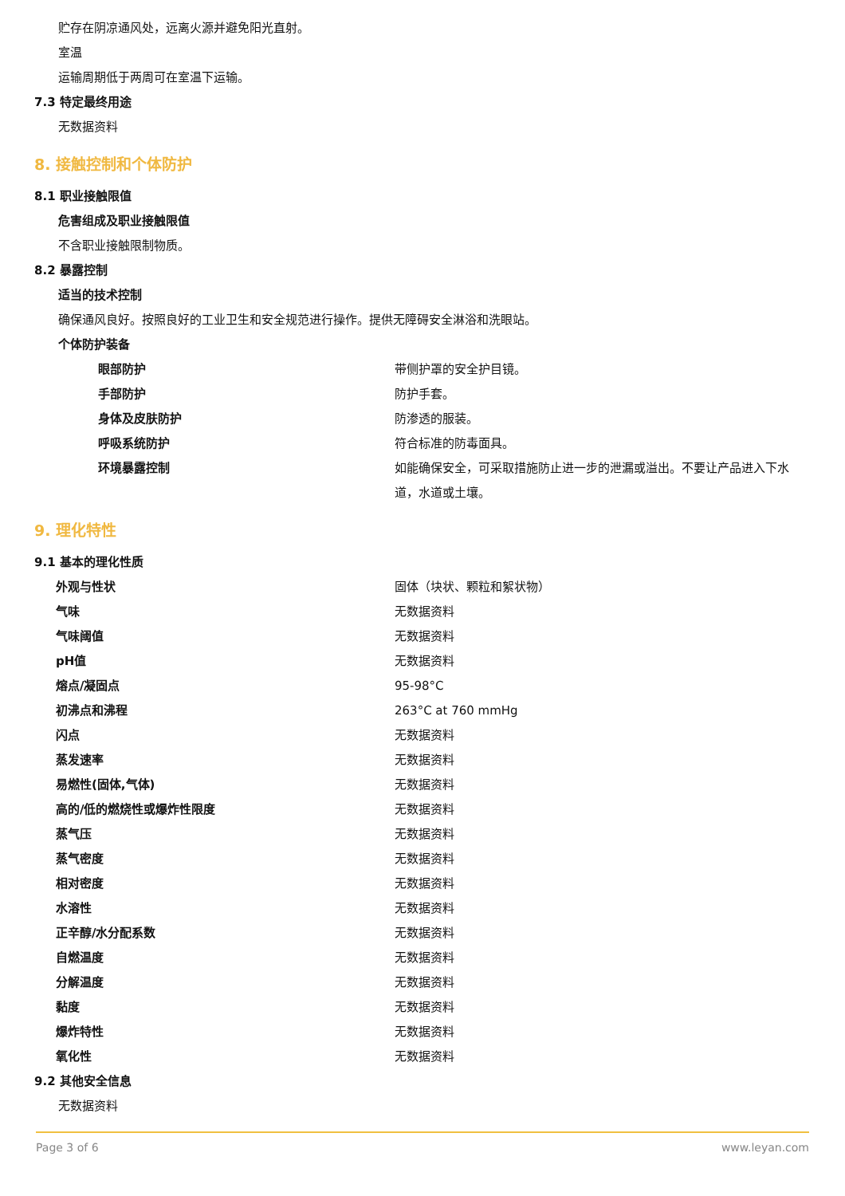贮存在阴凉通风处，远离火源并避免阳光直射。
室温
运输周期低于两周可在室温下运输。
7.3 特定最终用途
无数据资料
8. 接触控制和个体防护
8.1 职业接触限值
危害组成及职业接触限值
不含职业接触限制物质。
8.2 暴露控制
适当的技术控制
确保通风良好。按照良好的工业卫生和安全规范进行操作。提供无障碍安全淋浴和洗眼站。
个体防护装备
| 眼部防护 | 带侧护罩的安全护目镜。 |
| 手部防护 | 防护手套。 |
| 身体及皮肤防护 | 防渗透的服装。 |
| 呼吸系统防护 | 符合标准的防毒面具。 |
| 环境暴露控制 | 如能确保安全，可采取措施防止进一步的泄漏或溢出。不要让产品进入下水道，水道或土壤。 |
9. 理化特性
9.1 基本的理化性质
| 外观与性状 | 固体（块状、颗粒和絮状物） |
| 气味 | 无数据资料 |
| 气味阈值 | 无数据资料 |
| pH值 | 无数据资料 |
| 熔点/凝固点 | 95-98°C |
| 初沸点和沸程 | 263°C at 760 mmHg |
| 闪点 | 无数据资料 |
| 蒸发速率 | 无数据资料 |
| 易燃性(固体,气体) | 无数据资料 |
| 高的/低的燃烧性或爆炸性限度 | 无数据资料 |
| 蒸气压 | 无数据资料 |
| 蒸气密度 | 无数据资料 |
| 相对密度 | 无数据资料 |
| 水溶性 | 无数据资料 |
| 正辛醇/水分配系数 | 无数据资料 |
| 自燃温度 | 无数据资料 |
| 分解温度 | 无数据资料 |
| 黏度 | 无数据资料 |
| 爆炸特性 | 无数据资料 |
| 氧化性 | 无数据资料 |
9.2 其他安全信息
无数据资料
Page 3 of 6 www.leyan.com